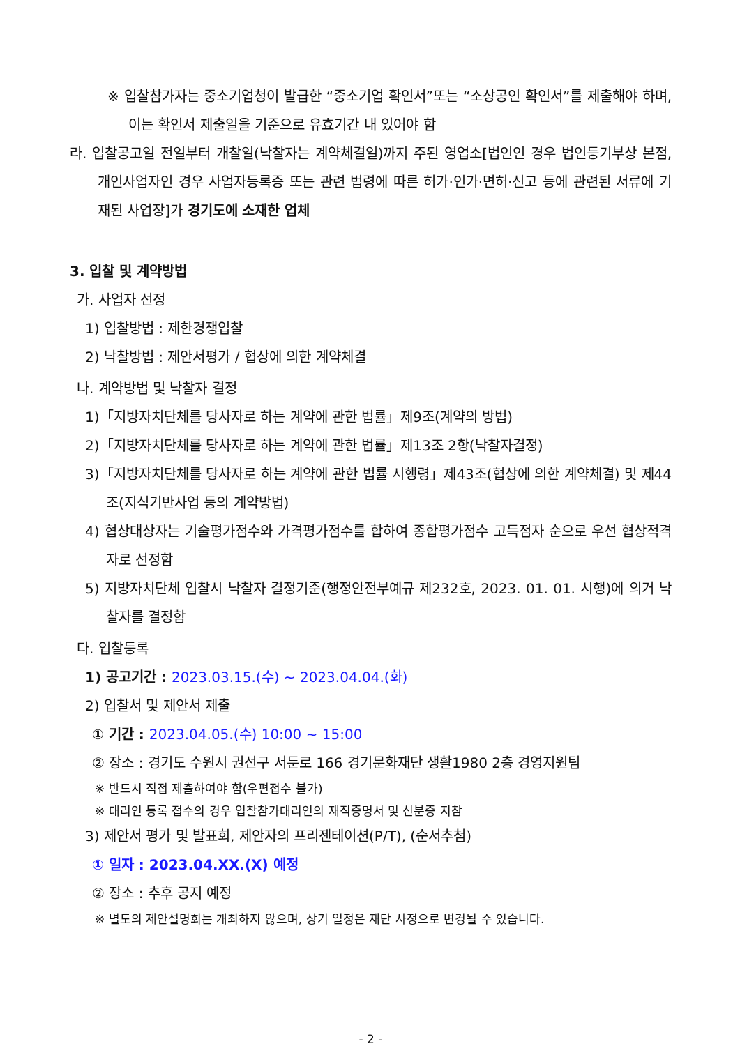※ 입찰참가자는 중소기업청이 발급한 “중소기업 확인서”또는 “소상공인 확인서”를 제출해야 하며, 이는 확인서 제출일을 기준으로 유효기간 내 있어야 함
라. 입찰공고일 전일부터 개찰일(낙찰자는 계약체결일)까지 주된 영업소[법인인 경우 법인등기부상 본점, 개인사업자인 경우 사업자등록증 또는 관련 법령에 따른 허가·인가·면허·신고 등에 관련된 서류에 기재된 사업장]가 경기도에 소재한 업체
3. 입찰 및 계약방법
가. 사업자 선정
1) 입찰방법 : 제한경쟁입찰
2) 낙찰방법 : 제안서평가 / 협상에 의한 계약체결
나. 계약방법 및 낙찰자 결정
1)「지방자치단체를 당사자로 하는 계약에 관한 법률」제9조(계약의 방법)
2)「지방자치단체를 당사자로 하는 계약에 관한 법률」제13조 2항(낙찰자결정)
3)「지방자치단체를 당사자로 하는 계약에 관한 법률 시행령」제43조(협상에 의한 계약체결) 및 제44조(지식기반사업 등의 계약방법)
4) 협상대상자는 기술평가점수와 가격평가점수를 합하여 종합평가점수 고득점자 순으로 우선 협상적격자로 선정함
5) 지방자치단체 입찰시 낙찰자 결정기준(행정안전부예규 제232호, 2023. 01. 01. 시행)에 의거 낙찰자를 결정함
다. 입찰등록
1) 공고기간 : 2023.03.15.(수) ~ 2023.04.04.(화)
2) 입찰서 및 제안서 제출
① 기간 : 2023.04.05.(수) 10:00 ~ 15:00
② 장소 : 경기도 수원시 권선구 서둔로 166 경기문화재단 생활1980 2층 경영지원팀
※ 반드시 직접 제출하여야 함(우편접수 불가)
※ 대리인 등록 접수의 경우 입찰참가대리인의 재직증명서 및 신분증 지참
3) 제안서 평가 및 발표회, 제안자의 프리젠테이션(P/T), (순서추첨)
① 일자 : 2023.04.XX.(X) 예정
② 장소 : 추후 공지 예정
※ 별도의 제안설명회는 개최하지 않으며, 상기 일정은 재단 사정으로 변경될 수 있습니다.
- 2 -